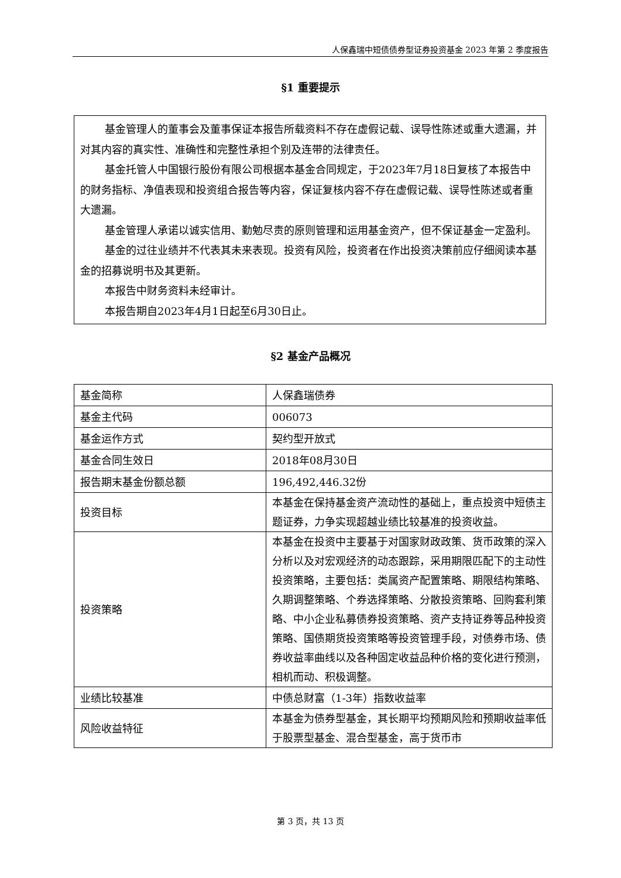人保鑫瑞中短债债券型证券投资基金 2023 年第 2 季度报告
§1 重要提示
基金管理人的董事会及董事保证本报告所载资料不存在虚假记载、误导性陈述或重大遗漏，并对其内容的真实性、准确性和完整性承担个别及连带的法律责任。
基金托管人中国银行股份有限公司根据本基金合同规定，于2023年7月18日复核了本报告中的财务指标、净值表现和投资组合报告等内容，保证复核内容不存在虚假记载、误导性陈述或者重大遗漏。
基金管理人承诺以诚实信用、勤勉尽责的原则管理和运用基金资产，但不保证基金一定盈利。
基金的过往业绩并不代表其未来表现。投资有风险，投资者在作出投资决策前应仔细阅读本基金的招募说明书及其更新。
本报告中财务资料未经审计。
本报告期自2023年4月1日起至6月30日止。
§2 基金产品概况
| 基金简称 | 人保鑫瑞债券 |
| 基金主代码 | 006073 |
| 基金运作方式 | 契约型开放式 |
| 基金合同生效日 | 2018年08月30日 |
| 报告期末基金份额总额 | 196,492,446.32份 |
| 投资目标 | 本基金在保持基金资产流动性的基础上，重点投资中短债主题证券，力争实现超越业绩比较基准的投资收益。 |
| 投资策略 | 本基金在投资中主要基于对国家财政政策、货币政策的深入分析以及对宏观经济的动态跟踪，采用期限匹配下的主动性投资策略，主要包括：类属资产配置策略、期限结构策略、久期调整策略、个券选择策略、分散投资策略、回购套利策略、中小企业私募债券投资策略、资产支持证券等品种投资策略、国债期货投资策略等投资管理手段，对债券市场、债券收益率曲线以及各种固定收益品种价格的变化进行预测，相机而动、积极调整。 |
| 业绩比较基准 | 中债总财富（1-3年）指数收益率 |
| 风险收益特征 | 本基金为债券型基金，其长期平均预期风险和预期收益率低于股票型基金、混合型基金，高于货币市 |
第 3 页，共 13 页